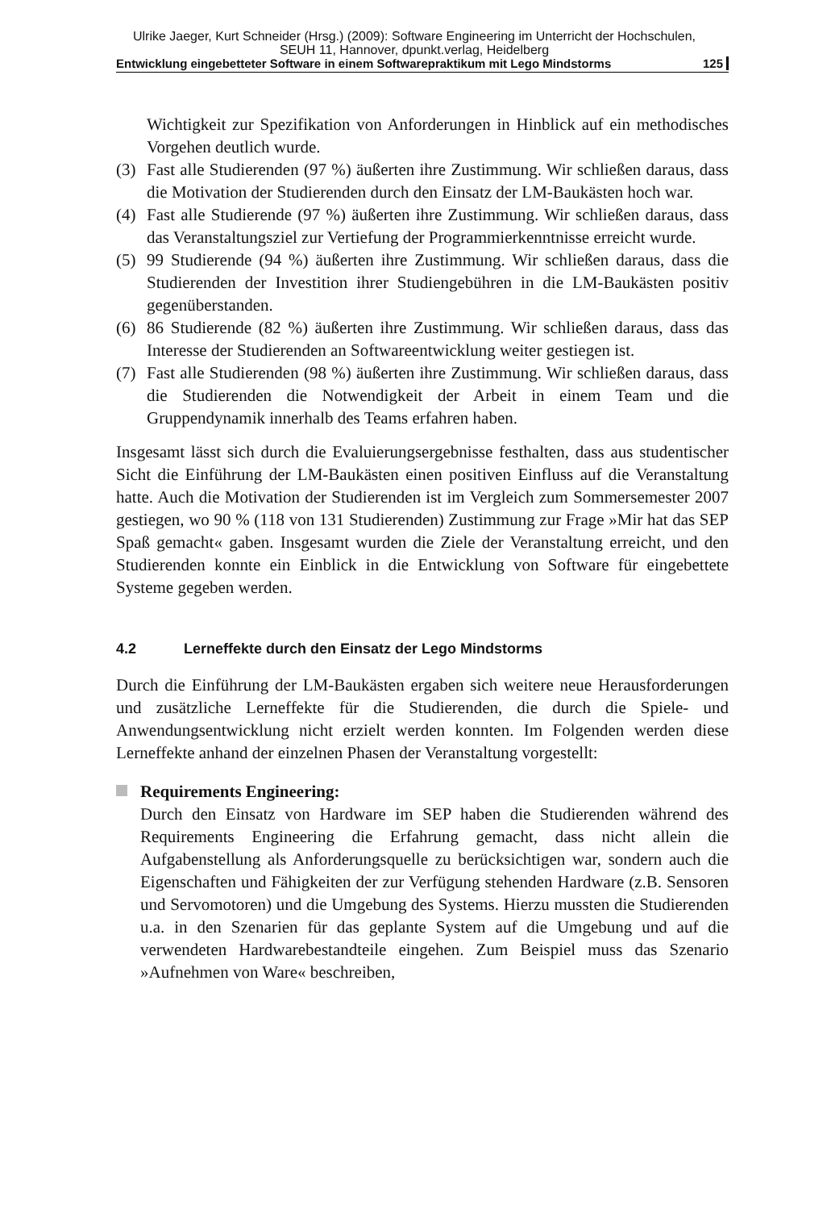Ulrike Jaeger, Kurt Schneider (Hrsg.) (2009): Software Engineering im Unterricht der Hochschulen,
SEUH 11, Hannover, dpunkt.verlag, Heidelberg
Entwicklung eingebetteter Software in einem Softwarepraktikum mit Lego Mindstorms 125
Wichtigkeit zur Spezifikation von Anforderungen in Hinblick auf ein methodisches Vorgehen deutlich wurde.
(3) Fast alle Studierenden (97 %) äußerten ihre Zustimmung. Wir schließen daraus, dass die Motivation der Studierenden durch den Einsatz der LM-Baukästen hoch war.
(4) Fast alle Studierende (97 %) äußerten ihre Zustimmung. Wir schließen daraus, dass das Veranstaltungsziel zur Vertiefung der Programmierkenntnisse erreicht wurde.
(5) 99 Studierende (94 %) äußerten ihre Zustimmung. Wir schließen daraus, dass die Studierenden der Investition ihrer Studiengebühren in die LM-Baukästen positiv gegenüberstanden.
(6) 86 Studierende (82 %) äußerten ihre Zustimmung. Wir schließen daraus, dass das Interesse der Studierenden an Softwareentwicklung weiter gestiegen ist.
(7) Fast alle Studierenden (98 %) äußerten ihre Zustimmung. Wir schließen daraus, dass die Studierenden die Notwendigkeit der Arbeit in einem Team und die Gruppendynamik innerhalb des Teams erfahren haben.
Insgesamt lässt sich durch die Evaluierungsergebnisse festhalten, dass aus studentischer Sicht die Einführung der LM-Baukästen einen positiven Einfluss auf die Veranstaltung hatte. Auch die Motivation der Studierenden ist im Vergleich zum Sommersemester 2007 gestiegen, wo 90 % (118 von 131 Studierenden) Zustimmung zur Frage »Mir hat das SEP Spaß gemacht« gaben. Insgesamt wurden die Ziele der Veranstaltung erreicht, und den Studierenden konnte ein Einblick in die Entwicklung von Software für eingebettete Systeme gegeben werden.
4.2 Lerneffekte durch den Einsatz der Lego Mindstorms
Durch die Einführung der LM-Baukästen ergaben sich weitere neue Herausforderungen und zusätzliche Lerneffekte für die Studierenden, die durch die Spiele- und Anwendungsentwicklung nicht erzielt werden konnten. Im Folgenden werden diese Lerneffekte anhand der einzelnen Phasen der Veranstaltung vorgestellt:
Requirements Engineering:
Durch den Einsatz von Hardware im SEP haben die Studierenden während des Requirements Engineering die Erfahrung gemacht, dass nicht allein die Aufgabenstellung als Anforderungsquelle zu berücksichtigen war, sondern auch die Eigenschaften und Fähigkeiten der zur Verfügung stehenden Hardware (z.B. Sensoren und Servomotoren) und die Umgebung des Systems. Hierzu mussten die Studierenden u.a. in den Szenarien für das geplante System auf die Umgebung und auf die verwendeten Hardwarebestandteile eingehen. Zum Beispiel muss das Szenario »Aufnehmen von Ware« beschreiben,